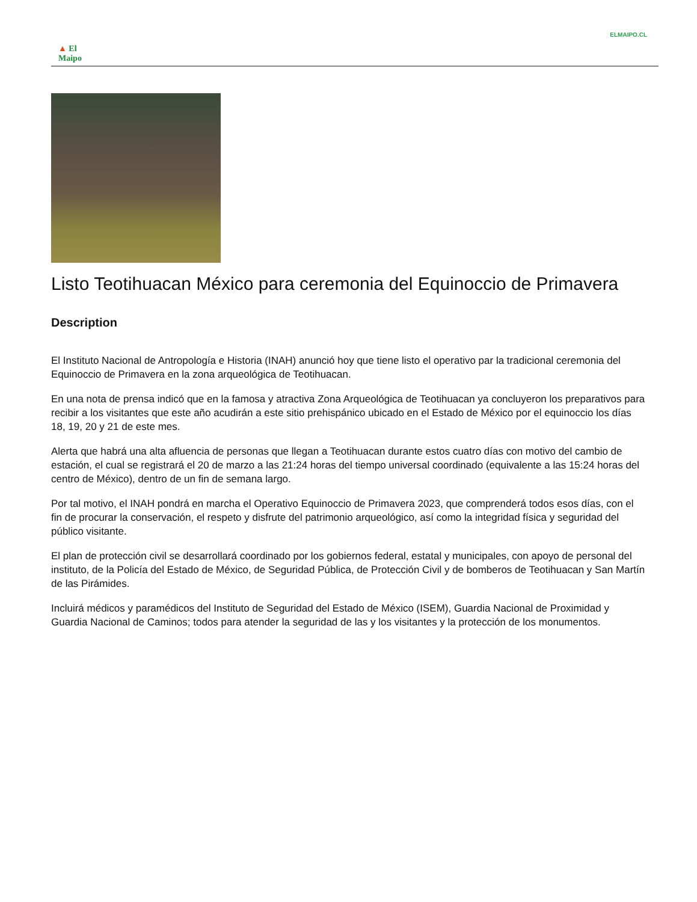ELMAIPO.CL
▲ El Maipo
Listo Teotihuacan México para ceremonia del Equinoccio de Primavera
Description
El Instituto Nacional de Antropología e Historia (INAH) anunció hoy que tiene listo el operativo par la tradicional ceremonia del Equinoccio de Primavera en la zona arqueológica de Teotihuacan.
En una nota de prensa indicó que en la famosa y atractiva Zona Arqueológica de Teotihuacan ya concluyeron los preparativos para recibir a los visitantes que este año acudirán a este sitio prehispánico ubicado en el Estado de México por el equinoccio los días 18, 19, 20 y 21 de este mes.
Alerta que habrá una alta afluencia de personas que llegan a Teotihuacan durante estos cuatro días con motivo del cambio de estación, el cual se registrará el 20 de marzo a las 21:24 horas del tiempo universal coordinado (equivalente a las 15:24 horas del centro de México), dentro de un fin de semana largo.
Por tal motivo, el INAH pondrá en marcha el Operativo Equinoccio de Primavera 2023, que comprenderá todos esos días, con el fin de procurar la conservación, el respeto y disfrute del patrimonio arqueológico, así como la integridad física y seguridad del público visitante.
El plan de protección civil se desarrollará coordinado por los gobiernos federal, estatal y municipales, con apoyo de personal del instituto, de la Policía del Estado de México, de Seguridad Pública, de Protección Civil y de bomberos de Teotihuacan y San Martín de las Pirámides.
Incluirá médicos y paramédicos del Instituto de Seguridad del Estado de México (ISEM), Guardia Nacional de Proximidad y Guardia Nacional de Caminos; todos para atender la seguridad de las y los visitantes y la protección de los monumentos.